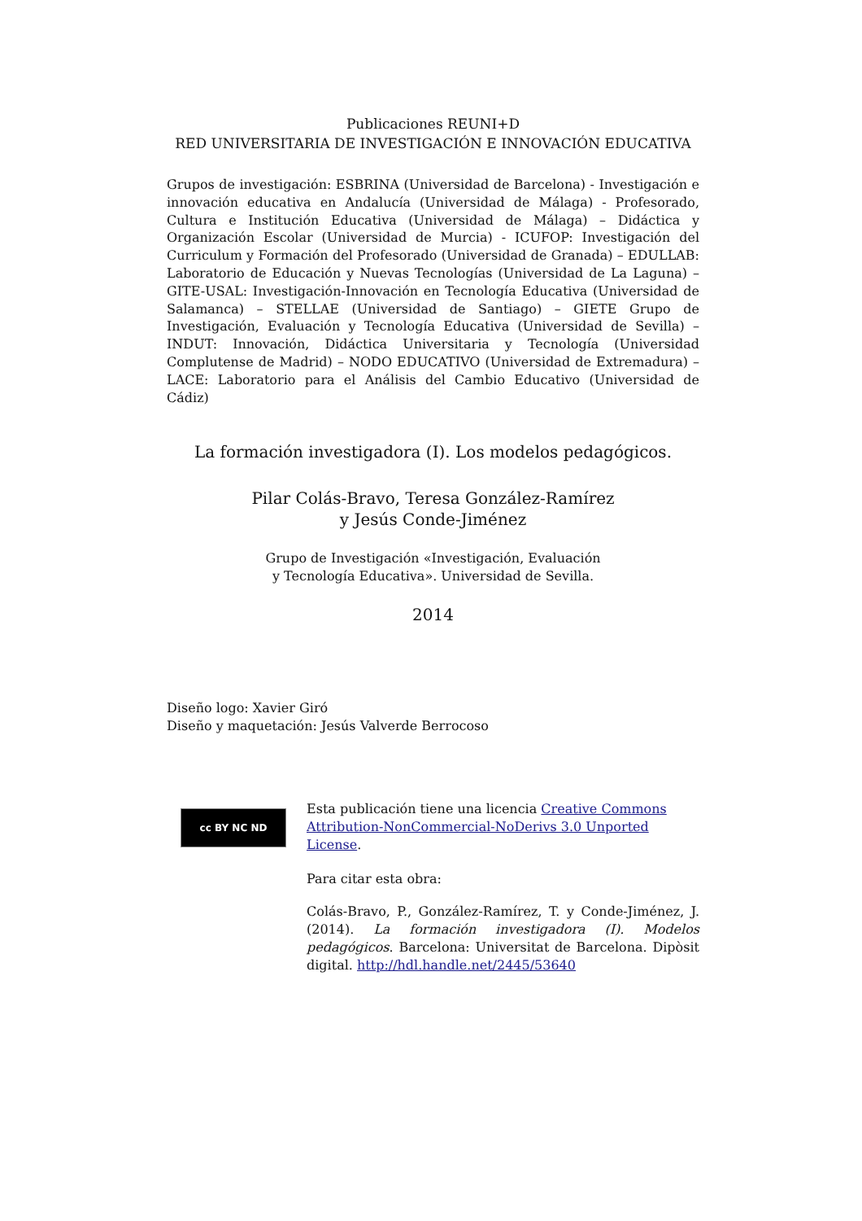Publicaciones REUNI+D
RED UNIVERSITARIA DE INVESTIGACIÓN E INNOVACIÓN EDUCATIVA
Grupos de investigación: ESBRINA (Universidad de Barcelona) - Investigación e innovación educativa en Andalucía (Universidad de Málaga) - Profesorado, Cultura e Institución Educativa (Universidad de Málaga) – Didáctica y Organización Escolar (Universidad de Murcia) - ICUFOP: Investigación del Curriculum y Formación del Profesorado (Universidad de Granada) – EDULLAB: Laboratorio de Educación y Nuevas Tecnologías (Universidad de La Laguna) – GITE-USAL: Investigación-Innovación en Tecnología Educativa (Universidad de Salamanca) – STELLAE (Universidad de Santiago) – GIETE Grupo de Investigación, Evaluación y Tecnología Educativa (Universidad de Sevilla) – INDUT: Innovación, Didáctica Universitaria y Tecnología (Universidad Complutense de Madrid) – NODO EDUCATIVO (Universidad de Extremadura) – LACE: Laboratorio para el Análisis del Cambio Educativo (Universidad de Cádiz)
La formación investigadora (I). Los modelos pedagógicos.
Pilar Colás-Bravo, Teresa González-Ramírez
y Jesús Conde-Jiménez
Grupo de Investigación «Investigación, Evaluación
y Tecnología Educativa». Universidad de Sevilla.
2014
Diseño logo: Xavier Giró
Diseño y maquetación: Jesús Valverde Berrocoso
cc BY NC ND
Esta publicación tiene una licencia Creative Commons Attribution-NonCommercial-NoDerivs 3.0 Unported License.
Para citar esta obra:
Colás-Bravo, P., González-Ramírez, T. y Conde-Jiménez, J. (2014). La formación investigadora (I). Modelos pedagógicos. Barcelona: Universitat de Barcelona. Dipòsit digital. http://hdl.handle.net/2445/53640